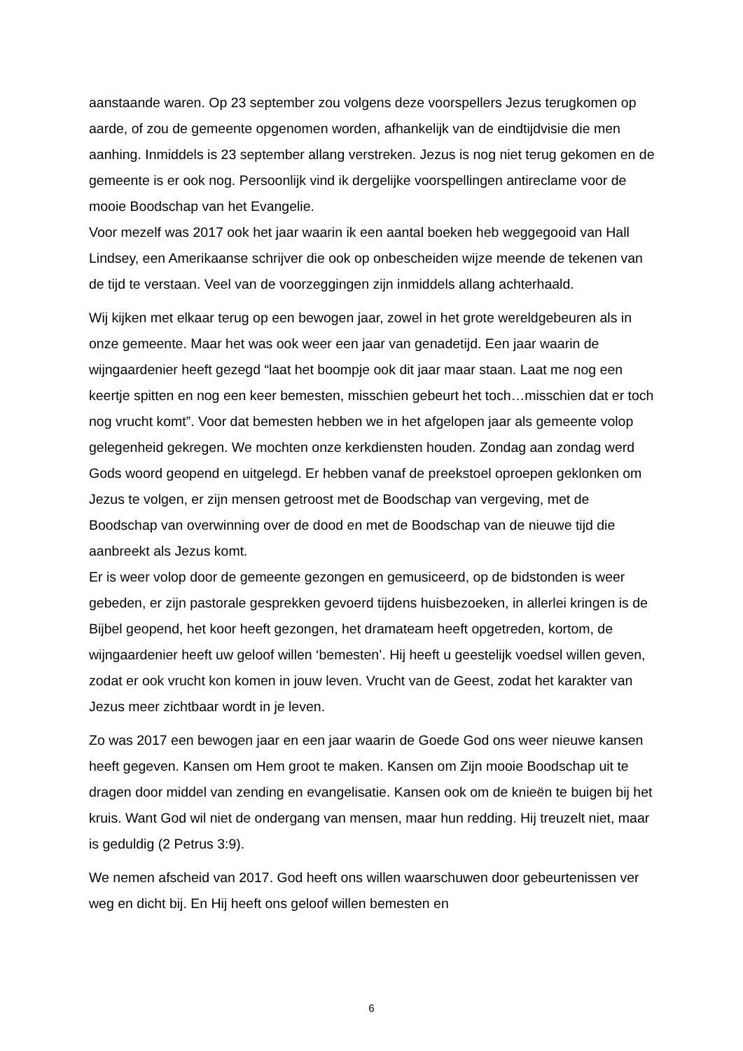aanstaande waren. Op 23 september zou volgens deze voorspellers Jezus terugkomen op aarde, of zou de gemeente opgenomen worden, afhankelijk van de eindtijdvisie die men aanhing. Inmiddels is 23 september allang verstreken. Jezus is nog niet terug gekomen en de gemeente is er ook nog. Persoonlijk vind ik dergelijke voorspellingen antireclame voor de mooie Boodschap van het Evangelie.
Voor mezelf was 2017 ook het jaar waarin ik een aantal boeken heb weggegooid van Hall Lindsey, een Amerikaanse schrijver die ook op onbescheiden wijze meende de tekenen van de tijd te verstaan. Veel van de voorzeggingen zijn inmiddels allang achterhaald.
Wij kijken met elkaar terug op een bewogen jaar, zowel in het grote wereldgebeuren als in onze gemeente. Maar het was ook weer een jaar van genadetijd. Een jaar waarin de wijngaardenier heeft gezegd “laat het boompje ook dit jaar maar staan. Laat me nog een keertje spitten en nog een keer bemesten, misschien gebeurt het toch…misschien dat er toch nog vrucht komt”. Voor dat bemesten hebben we in het afgelopen jaar als gemeente volop gelegenheid gekregen. We mochten onze kerkdiensten houden. Zondag aan zondag werd Gods woord geopend en uitgelegd. Er hebben vanaf de preekstoel oproepen geklonken om Jezus te volgen, er zijn mensen getroost met de Boodschap van vergeving, met de Boodschap van overwinning over de dood en met de Boodschap van de nieuwe tijd die aanbreekt als Jezus komt.
Er is weer volop door de gemeente gezongen en gemusiceerd, op de bidstonden is weer gebeden, er zijn pastorale gesprekken gevoerd tijdens huisbezoeken, in allerlei kringen is de Bijbel geopend, het koor heeft gezongen, het dramateam heeft opgetreden, kortom, de wijngaardenier heeft uw geloof willen ‘bemesten’. Hij heeft u geestelijk voedsel willen geven, zodat er ook vrucht kon komen in jouw leven. Vrucht van de Geest, zodat het karakter van Jezus meer zichtbaar wordt in je leven.
Zo was 2017 een bewogen jaar en een jaar waarin de Goede God ons weer nieuwe kansen heeft gegeven. Kansen om Hem groot te maken. Kansen om Zijn mooie Boodschap uit te dragen door middel van zending en evangelisatie. Kansen ook om de knieën te buigen bij het kruis. Want God wil niet de ondergang van mensen, maar hun redding. Hij treuzelt niet, maar is geduldig (2 Petrus 3:9).
We nemen afscheid van 2017. God heeft ons willen waarschuwen door gebeurtenissen ver weg en dicht bij. En Hij heeft ons geloof willen bemesten en
6